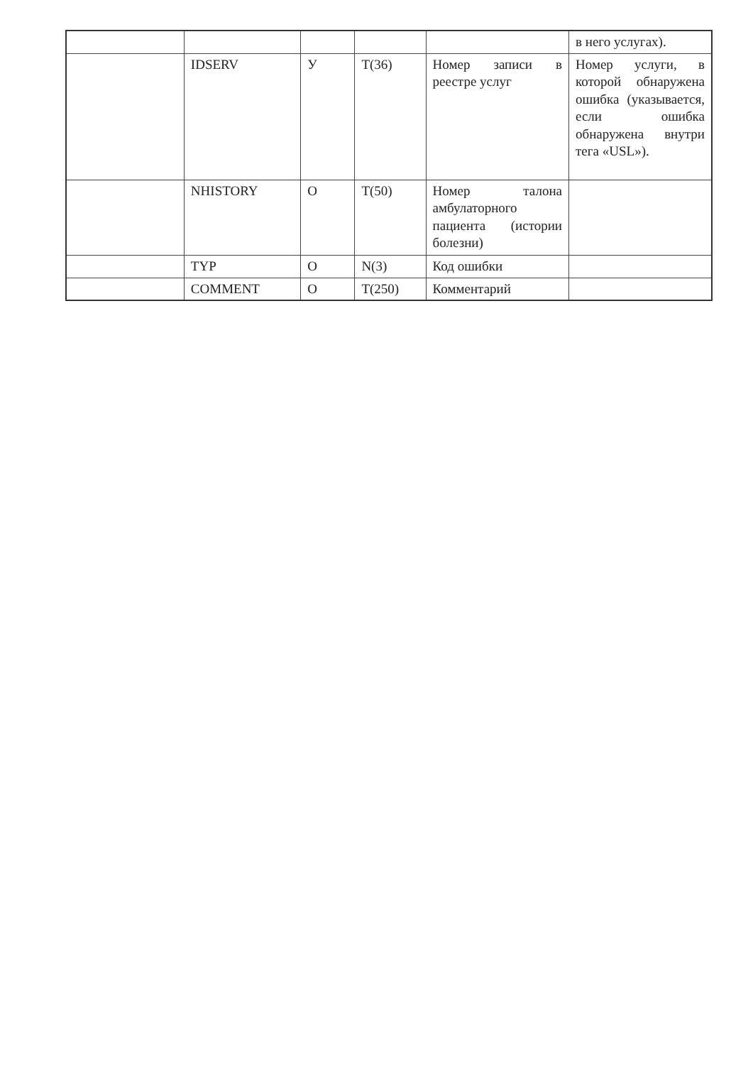| | | | | | в него услугах). |
| | IDSERV | У | T(36) | Номер записи в реестре услуг | Номер услуги, в которой обнаружена ошибка (указывается, если ошибка обнаружена внутри тега «USL»). |
| | NHISTORY | О | T(50) | Номер талона амбулаторного пациента (истории болезни) | |
| | TYP | О | N(3) | Код ошибки | |
| | COMMENT | О | T(250) | Комментарий | |